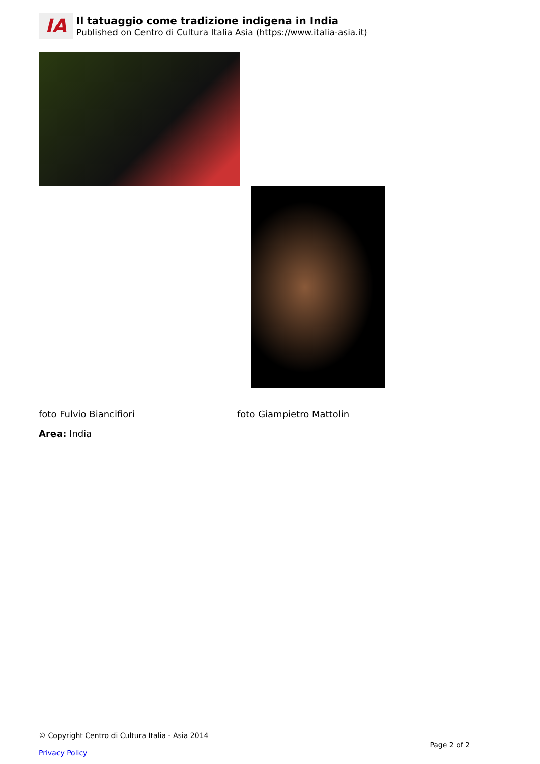IA
Il tatuaggio come tradizione indigena in India
Published on Centro di Cultura Italia Asia (https://www.italia-asia.it)
foto Fulvio Biancifiori foto Giampietro Mattolin
Area: India
© Copyright Centro di Cultura Italia - Asia 2014
Page 2 of 2
Privacy Policy